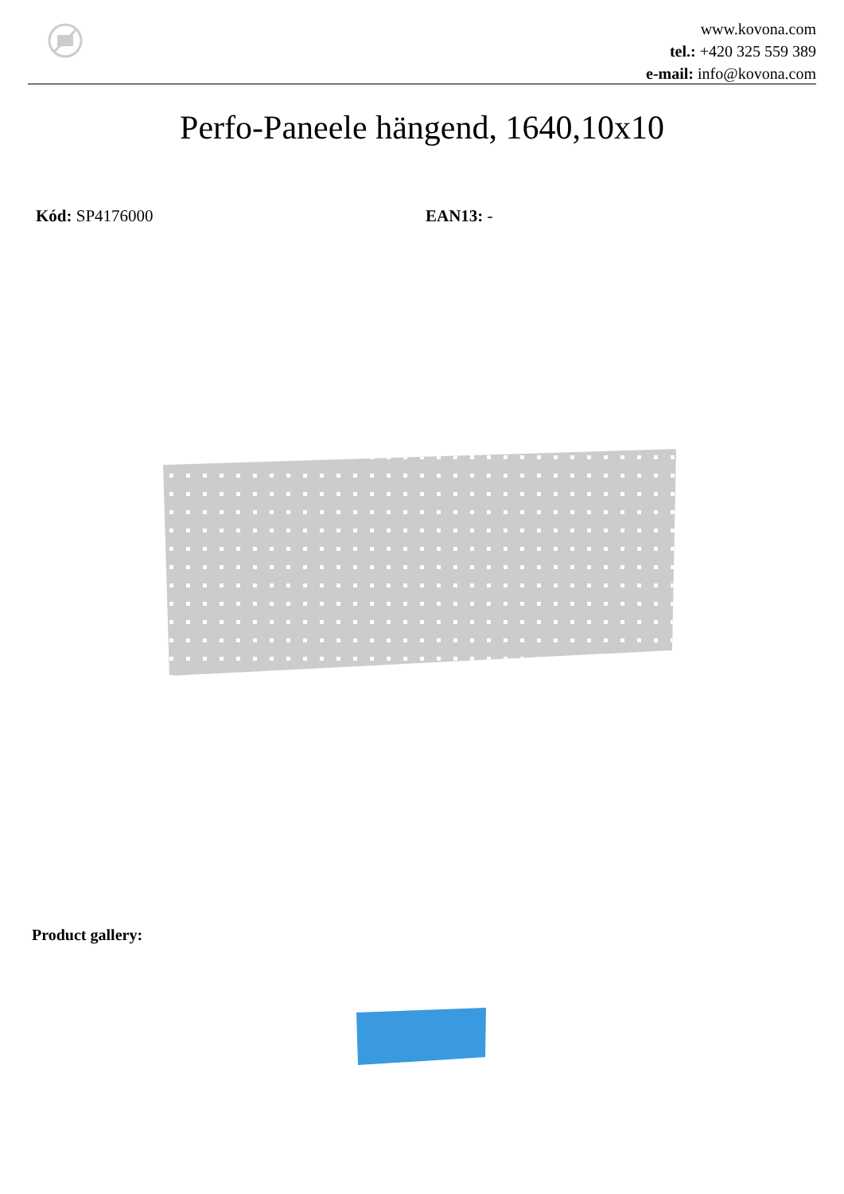www.kovona.com
tel.: +420 325 559 389
e-mail: info@kovona.com
Perfo-Paneele hängend, 1640,10x10
Kód: SP4176000 EAN13: -
Product gallery: